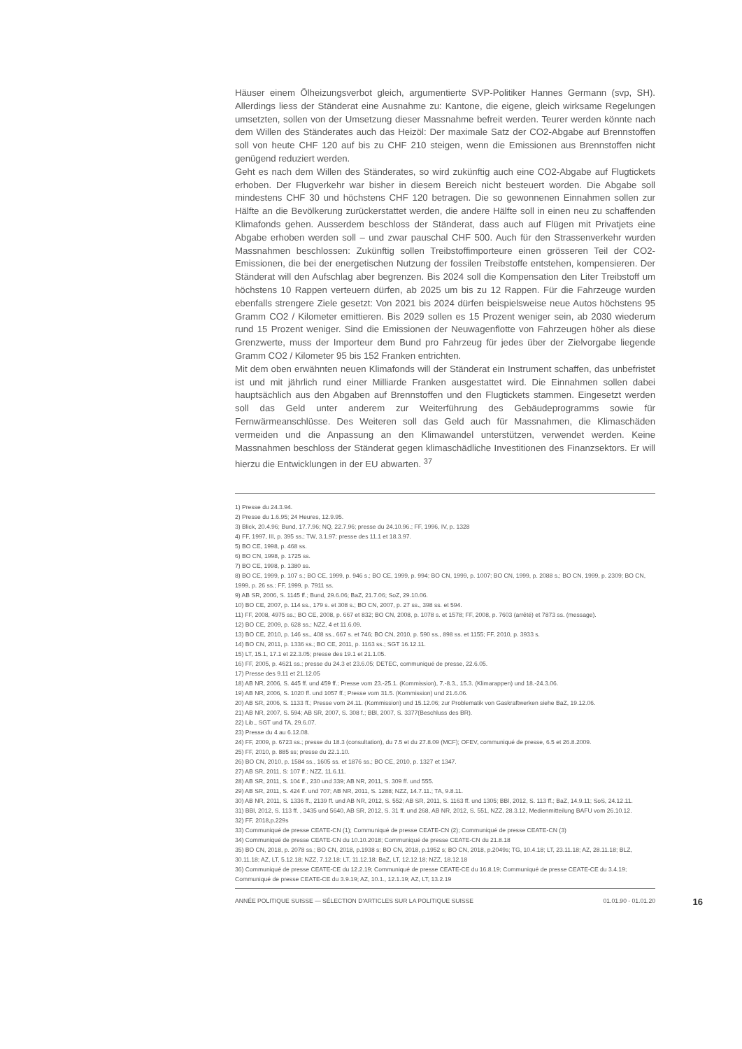Häuser einem Ölheizungsverbot gleich, argumentierte SVP-Politiker Hannes Germann (svp, SH). Allerdings liess der Ständerat eine Ausnahme zu: Kantone, die eigene, gleich wirksame Regelungen umsetzten, sollen von der Umsetzung dieser Massnahme befreit werden. Teurer werden könnte nach dem Willen des Ständerates auch das Heizöl: Der maximale Satz der CO2-Abgabe auf Brennstoffen soll von heute CHF 120 auf bis zu CHF 210 steigen, wenn die Emissionen aus Brennstoffen nicht genügend reduziert werden.
Geht es nach dem Willen des Ständerates, so wird zukünftig auch eine CO2-Abgabe auf Flugtickets erhoben. Der Flugverkehr war bisher in diesem Bereich nicht besteuert worden. Die Abgabe soll mindestens CHF 30 und höchstens CHF 120 betragen. Die so gewonnenen Einnahmen sollen zur Hälfte an die Bevölkerung zurückerstattet werden, die andere Hälfte soll in einen neu zu schaffenden Klimafonds gehen. Ausserdem beschloss der Ständerat, dass auch auf Flügen mit Privatjets eine Abgabe erhoben werden soll – und zwar pauschal CHF 500. Auch für den Strassenverkehr wurden Massnahmen beschlossen: Zukünftig sollen Treibstoffimporteure einen grösseren Teil der CO2-Emissionen, die bei der energetischen Nutzung der fossilen Treibstoffe entstehen, kompensieren. Der Ständerat will den Aufschlag aber begrenzen. Bis 2024 soll die Kompensation den Liter Treibstoff um höchstens 10 Rappen verteuern dürfen, ab 2025 um bis zu 12 Rappen. Für die Fahrzeuge wurden ebenfalls strengere Ziele gesetzt: Von 2021 bis 2024 dürfen beispielsweise neue Autos höchstens 95 Gramm CO2 / Kilometer emittieren. Bis 2029 sollen es 15 Prozent weniger sein, ab 2030 wiederum rund 15 Prozent weniger. Sind die Emissionen der Neuwagenflotte von Fahrzeugen höher als diese Grenzwerte, muss der Importeur dem Bund pro Fahrzeug für jedes über der Zielvorgabe liegende Gramm CO2 / Kilometer 95 bis 152 Franken entrichten.
Mit dem oben erwähnten neuen Klimafonds will der Ständerat ein Instrument schaffen, das unbefristet ist und mit jährlich rund einer Milliarde Franken ausgestattet wird. Die Einnahmen sollen dabei hauptsächlich aus den Abgaben auf Brennstoffen und den Flugtickets stammen. Eingesetzt werden soll das Geld unter anderem zur Weiterführung des Gebäudeprogramms sowie für Fernwärmeanschlüsse. Des Weiteren soll das Geld auch für Massnahmen, die Klimaschäden vermeiden und die Anpassung an den Klimawandel unterstützen, verwendet werden. Keine Massnahmen beschloss der Ständerat gegen klimaschädliche Investitionen des Finanzsektors. Er will hierzu die Entwicklungen in der EU abwarten. <sup>37</sup>
1) Presse du 24.3.94.
2) Presse du 1.6.95; 24 Heures, 12.9.95.
3) Blick, 20.4.96; Bund, 17.7.96; NQ, 22.7.96; presse du 24.10.96.; FF, 1996, IV, p. 1328
4) FF, 1997, III, p. 395 ss.; TW, 3.1.97; presse des 11.1 et 18.3.97.
5) BO CE, 1998, p. 468 ss.
6) BO CN, 1998, p. 1725 ss.
7) BO CE, 1998, p. 1380 ss.
8) BO CE, 1999, p. 107 s.; BO CE, 1999, p. 946 s.; BO CE, 1999, p. 994; BO CN, 1999, p. 1007; BO CN, 1999, p. 2088 s.; BO CN, 1999, p. 2309; BO CN, 1999, p. 26 ss.; FF, 1999, p. 7911 ss.
9) AB SR, 2006, S. 1145 ff.; Bund, 29.6.06; BaZ, 21.7.06; SoZ, 29.10.06.
10) BO CE, 2007, p. 114 ss., 179 s. et 308 s.; BO CN, 2007, p. 27 ss., 398 ss. et 594.
11) FF, 2008, 4975 ss.; BO CE, 2008, p. 667 et 832; BO CN, 2008, p. 1078 s. et 1578; FF, 2008, p. 7603 (arrêté) et 7873 ss. (message).
12) BO CE, 2009, p. 628 ss.; NZZ, 4 et 11.6.09.
13) BO CE, 2010, p. 146 ss., 408 ss., 667 s. et 746; BO CN, 2010, p. 590 ss., 898 ss. et 1155; FF, 2010, p. 3933 s.
14) BO CN, 2011, p. 1336 ss.; BO CE, 2011, p. 1163 ss.; SGT 16.12.11.
15) LT, 15.1, 17.1 et 22.3.05; presse des 19.1 et 21.1.05.
16) FF, 2005, p. 4621 ss.; presse du 24.3 et 23.6.05; DETEC, communiqué de presse, 22.6.05.
17) Presse des 9.11 et 21.12.05
18) AB NR, 2006, S. 445 ff. und 459 ff.; Presse vom 23.-25.1. (Kommission), 7.-8.3., 15.3. (Klimarappen) und 18.-24.3.06.
19) AB NR, 2006, S. 1020 ff. und 1057 ff.; Presse vom 31.5. (Kommission) und 21.6.06.
20) AB SR, 2006, S. 1133 ff.; Presse vom 24.11. (Kommission) und 15.12.06; zur Problematik von Gaskraftwerken siehe BaZ, 19.12.06.
21) AB NR, 2007, S. 594; AB SR, 2007, S. 308 f.; BBl, 2007, S. 3377(Beschluss des BR).
22) Lib., SGT und TA, 29.6.07.
23) Presse du 4 au 6.12.08.
24) FF, 2009, p. 6723 ss.; presse du 18.3 (consultation), du 7.5 et du 27.8.09 (MCF); OFEV, communiqué de presse, 6.5 et 26.8.2009.
25) FF, 2010, p. 885 ss; presse du 22.1.10.
26) BO CN, 2010, p. 1584 ss., 1605 ss. et 1876 ss.; BO CE, 2010, p. 1327 et 1347.
27) AB SR, 2011, S: 107 ff.; NZZ, 11.6.11.
28) AB SR, 2011, S. 104 ff., 230 und 339; AB NR, 2011, S. 309 ff. und 555.
29) AB SR, 2011, S. 424 ff. und 707; AB NR, 2011, S. 1288; NZZ, 14.7.11.; TA, 9.8.11.
30) AB NR, 2011, S. 1336 ff., 2139 ff. und AB NR, 2012, S. 552; AB SR, 2011, S. 1163 ff. und 1305; BBl, 2012, S. 113 ff.; BaZ, 14.9.11; SoS, 24.12.11.
31) BBl, 2012, S. 113 ff. , 3435 und 5640, AB SR, 2012, S. 31 ff. und 268, AB NR, 2012, S. 551, NZZ, 28.3.12, Medienmitteilung BAFU vom 26.10.12.
32) FF, 2018,p.229s
33) Communiqué de presse CEATE-CN (1); Communiqué de presse CEATE-CN (2); Communiqué de presse CEATE-CN (3)
34) Communiqué de presse CEATE-CN du 10.10.2018; Communiqué de presse CEATE-CN du 21.8.18
35) BO CN, 2018, p. 2078 ss.; BO CN, 2018, p.1938 s; BO CN, 2018, p.1952 s; BO CN, 2018, p.2049s; TG, 10.4.18; LT, 23.11.18; AZ, 28.11.18; BLZ, 30.11.18; AZ, LT, 5.12.18; NZZ, 7.12.18; LT, 11.12.18; BaZ, LT, 12.12.18; NZZ, 18.12.18
36) Communiqué de presse CEATE-CE du 12.2.19; Communiqué de presse CEATE-CE du 16.8.19; Communiqué de presse CEATE-CE du 3.4.19; Communiqué de presse CEATE-CE du 3.9.19; AZ, 10.1., 12.1.19; AZ, LT, 13.2.19
ANNÉE POLITIQUE SUISSE — SÉLECTION D'ARTICLES SUR LA POLITIQUE SUISSE 01.01.90 - 01.01.20
16